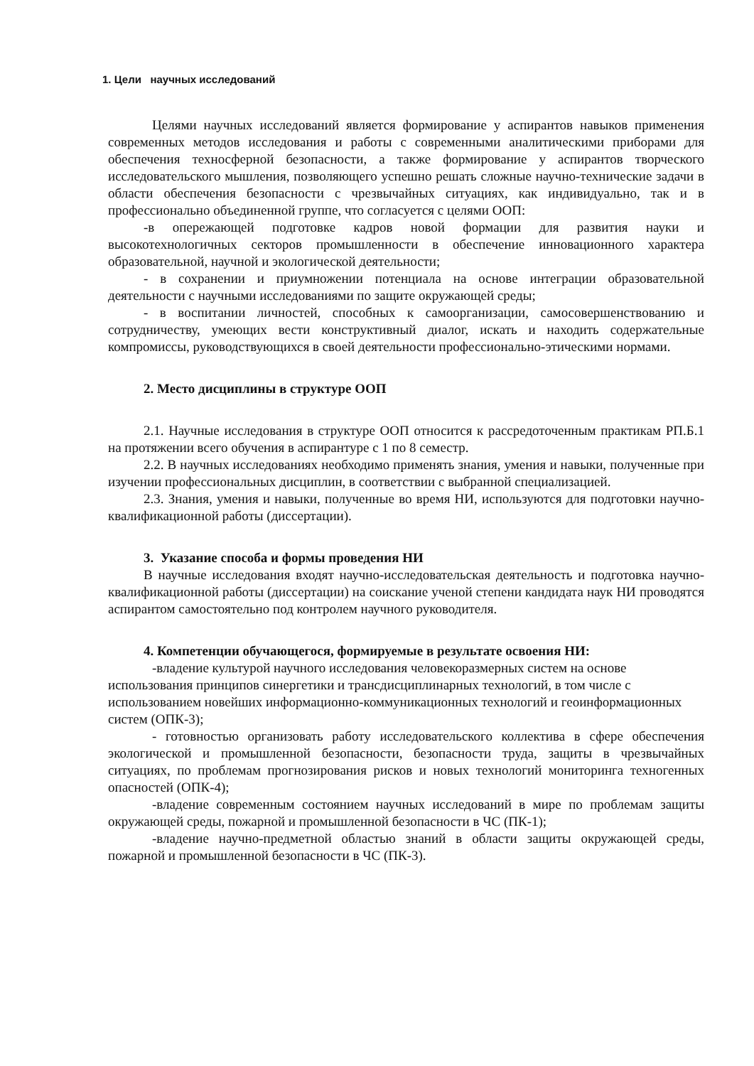1. Цели научных исследований
Целями научных исследований является формирование у аспирантов навыков применения современных методов исследования и работы с современными аналитическими приборами для обеспечения техносферной безопасности, а также формирование у аспирантов творческого исследовательского мышления, позволяющего успешно решать сложные научно-технические задачи в области обеспечения безопасности с чрезвычайных ситуациях, как индивидуально, так и в профессионально объединенной группе, что согласуется с целями ООП:
-в опережающей подготовке кадров новой формации для развития науки и высокотехнологичных секторов промышленности в обеспечение инновационного характера образовательной, научной и экологической деятельности;
- в сохранении и приумножении потенциала на основе интеграции образовательной деятельности с научными исследованиями по защите окружающей среды;
- в воспитании личностей, способных к самоорганизации, самосовершенствованию и сотрудничеству, умеющих вести конструктивный диалог, искать и находить содержательные компромиссы, руководствующихся в своей деятельности профессионально-этическими нормами.
2. Место дисциплины в структуре ООП
2.1. Научные исследования в структуре ООП относится к рассредоточенным практикам РП.Б.1 на протяжении всего обучения в аспирантуре с 1 по 8 семестр.
2.2. В научных исследованиях необходимо применять знания, умения и навыки, полученные при изучении профессиональных дисциплин, в соответствии с выбранной специализацией.
2.3. Знания, умения и навыки, полученные во время НИ, используются для подготовки научно-квалификационной работы (диссертации).
3. Указание способа и формы проведения НИ
В научные исследования входят научно-исследовательская деятельность и подготовка научно-квалификационной работы (диссертации) на соискание ученой степени кандидата наук НИ проводятся аспирантом самостоятельно под контролем научного руководителя.
4. Компетенции обучающегося, формируемые в результате освоения НИ:
-владение культурой научного исследования человекоразмерных систем на основе использования принципов синергетики и трансдисциплинарных технологий, в том числе с использованием новейших информационно-коммуникационных технологий и геоинформационных систем (ОПК-3);
- готовностью организовать работу исследовательского коллектива в сфере обеспечения экологической и промышленной безопасности, безопасности труда, защиты в чрезвычайных ситуациях, по проблемам прогнозирования рисков и новых технологий мониторинга техногенных опасностей (ОПК-4);
-владение современным состоянием научных исследований в мире по проблемам защиты окружающей среды, пожарной и промышленной безопасности в ЧС (ПК-1);
-владение научно-предметной областью знаний в области защиты окружающей среды, пожарной и промышленной безопасности в ЧС (ПК-3).